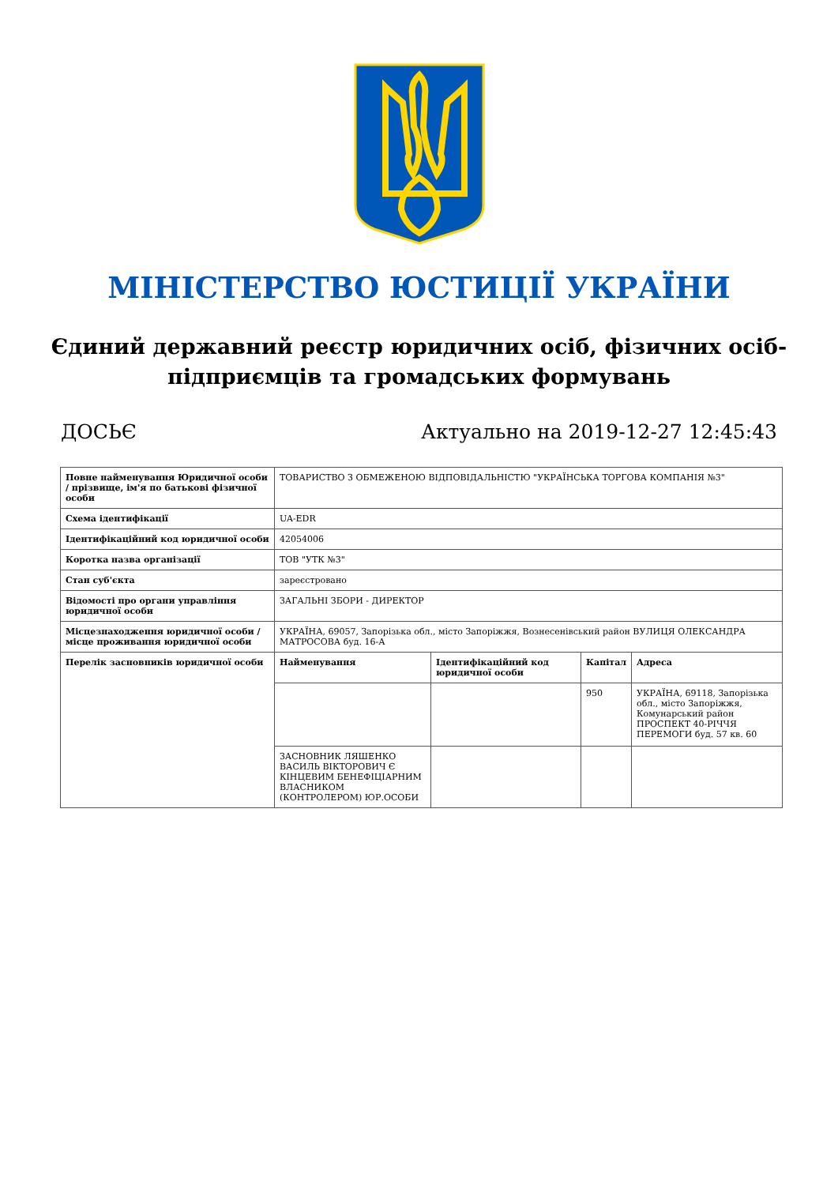МІНІСТЕРСТВО ЮСТИЦІЇ УКРАЇНИ
Єдиний державний реєстр юридичних осіб, фізичних осіб-підприємців та громадських формувань
ДОСЬЄ Актуально на 2019-12-27 12:45:43
| Повне найменування Юридичної особи / прізвище, ім'я по батькові фізичної особи | ТОВАРИСТВО З ОБМЕЖЕНОЮ ВІДПОВІДАЛЬНІСТЮ "УКРАЇНСЬКА ТОРГОВА КОМПАНІЯ №3" |
| Схема ідентифікації | UA-EDR |
| Ідентифікаційний код юридичної особи | 42054006 |
| Коротка назва організації | ТОВ "УТК №3" |
| Стан суб'єкта | зареєстровано |
| Відомості про органи управління юридичної особи | ЗАГАЛЬНІ ЗБОРИ - ДИРЕКТОР |
| Місцезнаходження юридичної особи / місце проживання юридичної особи | УКРАЇНА, 69057, Запорізька обл., місто Запоріжжя, Вознесенівський район ВУЛИЦЯ ОЛЕКСАНДРА МАТРОСОВА буд. 16-А |
| Перелік засновників юридичної особи | / Найменування / Ідентифікаційний код юридичної особи / Капітал / Адреса / / --- / --- / --- / --- / / / / 950 / УКРАЇНА, 69118, Запорізька обл., місто Запоріжжя, Комунарський район ПРОСПЕКТ 40-РІЧЧЯ ПЕРЕМОГИ буд. 57 кв. 60 / / ЗАСНОВНИК ЛЯШЕНКО ВАСИЛЬ ВІКТОРОВИЧ Є КІНЦЕВИМ БЕНЕФІЦІАРНИМ ВЛАСНИКОМ (КОНТРОЛЕРОМ) ЮР.ОСОБИ / / / / |